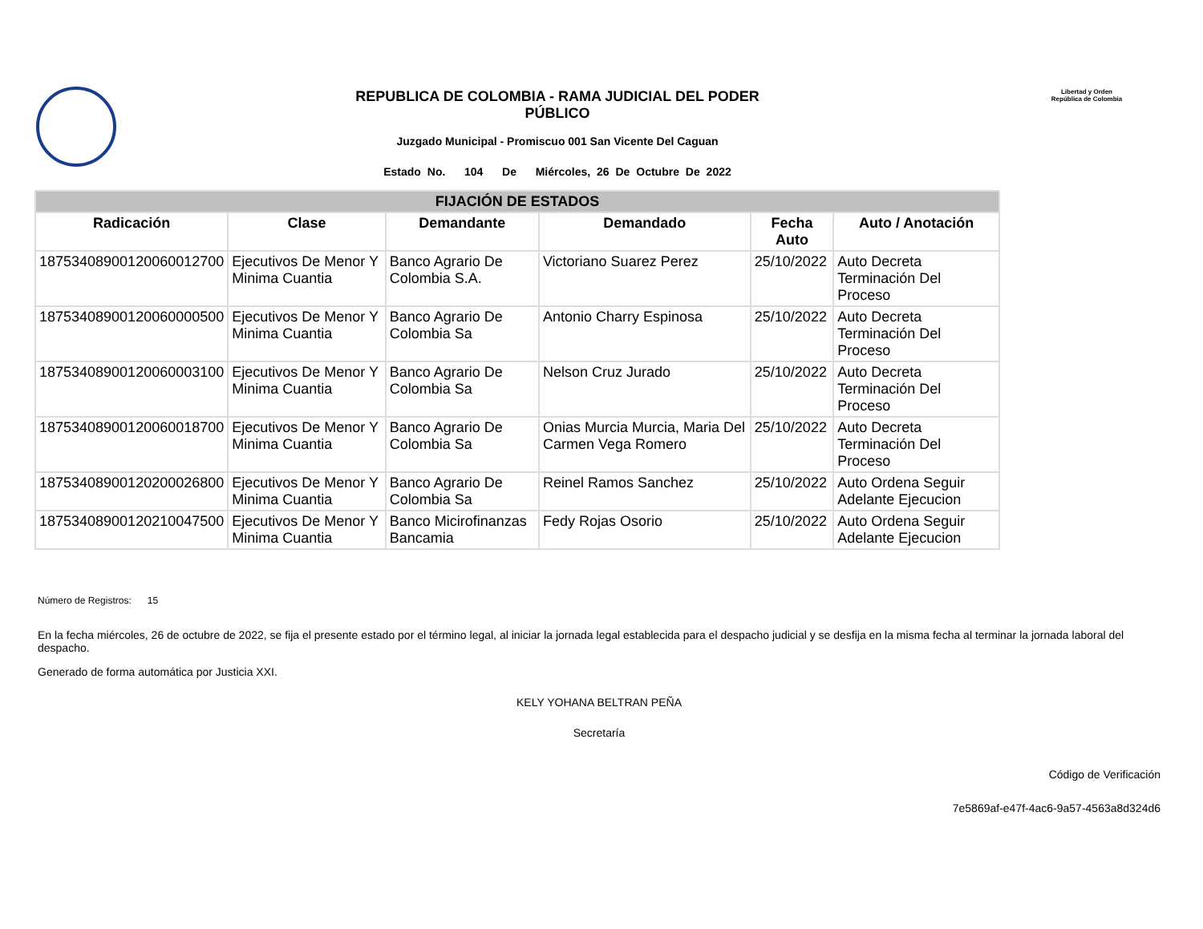REPUBLICA DE COLOMBIA - RAMA JUDICIAL DEL PODER
PÚBLICO
Juzgado Municipal - Promiscuo 001 San Vicente Del Caguan
Estado No. 104 De Miércoles, 26 De Octubre De 2022
Libertad y Orden
República de Colombia
| FIJACIÓN DE ESTADOS | | | | | |
| --- | --- | --- | --- | --- | --- |
| Radicación | Clase | Demandante | Demandado | Fecha Auto | Auto / Anotación |
| 18753408900120060012700 | Ejecutivos De Menor Y Minima Cuantia | Banco Agrario De Colombia S.A. | Victoriano Suarez Perez | 25/10/2022 | Auto Decreta Terminación Del Proceso |
| 18753408900120060000500 | Ejecutivos De Menor Y Minima Cuantia | Banco Agrario De Colombia Sa | Antonio Charry Espinosa | 25/10/2022 | Auto Decreta Terminación Del Proceso |
| 18753408900120060003100 | Ejecutivos De Menor Y Minima Cuantia | Banco Agrario De Colombia Sa | Nelson Cruz Jurado | 25/10/2022 | Auto Decreta Terminación Del Proceso |
| 18753408900120060018700 | Ejecutivos De Menor Y Minima Cuantia | Banco Agrario De Colombia Sa | Onias Murcia Murcia, Maria Del Carmen Vega Romero | 25/10/2022 | Auto Decreta Terminación Del Proceso |
| 18753408900120200026800 | Ejecutivos De Menor Y Minima Cuantia | Banco Agrario De Colombia Sa | Reinel Ramos Sanchez | 25/10/2022 | Auto Ordena Seguir Adelante Ejecucion |
| 18753408900120210047500 | Ejecutivos De Menor Y Minima Cuantia | Banco Micirofinanzas Bancamia | Fedy Rojas Osorio | 25/10/2022 | Auto Ordena Seguir Adelante Ejecucion |
Número de Registros: 15
En la fecha miércoles, 26 de octubre de 2022, se fija el presente estado por el término legal, al iniciar la jornada legal establecida para el despacho judicial y se desfija en la misma fecha al terminar la jornada laboral del despacho.
Generado de forma automática por Justicia XXI.
KELY YOHANA BELTRAN PEÑA
Secretaría
Código de Verificación
7e5869af-e47f-4ac6-9a57-4563a8d324d6